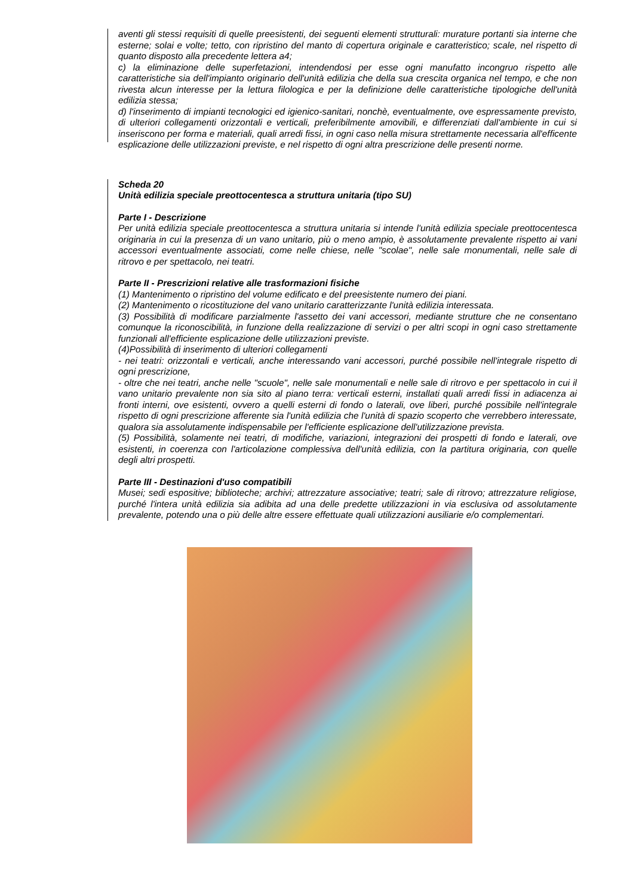aventi gli stessi requisiti di quelle preesistenti, dei seguenti elementi strutturali: murature portanti sia interne che esterne; solai e volte; tetto, con ripristino del manto di copertura originale e caratteristico; scale, nel rispetto di quanto disposto alla precedente lettera a4;
c) la eliminazione delle superfetazioni, intendendosi per esse ogni manufatto incongruo rispetto alle caratteristiche sia dell'impianto originario dell'unità edilizia che della sua crescita organica nel tempo, e che non rivesta alcun interesse per la lettura filologica e per la definizione delle caratteristiche tipologiche dell'unità edilizia stessa;
d) l'inserimento di impianti tecnologici ed igienico-sanitari, nonchè, eventualmente, ove espressamente previsto, di ulteriori collegamenti orizzontali e verticali, preferibilmente amovibili, e differenziati dall'ambiente in cui si inseriscono per forma e materiali, quali arredi fissi, in ogni caso nella misura strettamente necessaria all'efficente esplicazione delle utilizzazioni previste, e nel rispetto di ogni altra prescrizione delle presenti norme.
Scheda 20
Unità edilizia speciale preottocentesca a struttura unitaria (tipo SU)
Parte I - Descrizione
Per unità edilizia speciale preottocentesca a struttura unitaria si intende l'unità edilizia speciale preottocentesca originaria in cui la presenza di un vano unitario, più o meno ampio, è assolutamente prevalente rispetto ai vani accessori eventualmente associati, come nelle chiese, nelle "scolae", nelle sale monumentali, nelle sale di ritrovo e per spettacolo, nei teatri.
Parte II - Prescrizioni relative alle trasformazioni fisiche
(1) Mantenimento o ripristino del volume edificato e del preesistente numero dei piani.
(2) Mantenimento o ricostituzione del vano unitario caratterizzante l'unità edilizia interessata.
(3) Possibilità di modificare parzialmente l'assetto dei vani accessori, mediante strutture che ne consentano comunque la riconoscibilità, in funzione della realizzazione di servizi o per altri scopi in ogni caso strettamente funzionali all'efficiente esplicazione delle utilizzazioni previste.
(4)Possibilità di inserimento di ulteriori collegamenti
- nei teatri: orizzontali e verticali, anche interessando vani accessori, purché possibile nell'integrale rispetto di ogni prescrizione,
- oltre che nei teatri, anche nelle "scuole", nelle sale monumentali e nelle sale di ritrovo e per spettacolo in cui il vano unitario prevalente non sia sito al piano terra: verticali esterni, installati quali arredi fissi in adiacenza ai fronti interni, ove esistenti, ovvero a quelli esterni di fondo o laterali, ove liberi, purché possibile nell'integrale rispetto di ogni prescrizione afferente sia l'unità edilizia che l'unità di spazio scoperto che verrebbero interessate, qualora sia assolutamente indispensabile per l'efficiente esplicazione dell'utilizzazione prevista.
(5) Possibilità, solamente nei teatri, di modifiche, variazioni, integrazioni dei prospetti di fondo e laterali, ove esistenti, in coerenza con l'articolazione complessiva dell'unità edilizia, con la partitura originaria, con quelle degli altri prospetti.
Parte III - Destinazioni d'uso compatibili
Musei; sedi espositive; biblioteche; archivi; attrezzature associative; teatri; sale di ritrovo; attrezzature religiose, purché l'intera unità edilizia sia adibita ad una delle predette utilizzazioni in via esclusiva od assolutamente prevalente, potendo una o più delle altre essere effettuate quali utilizzazioni ausiliarie e/o complementari.